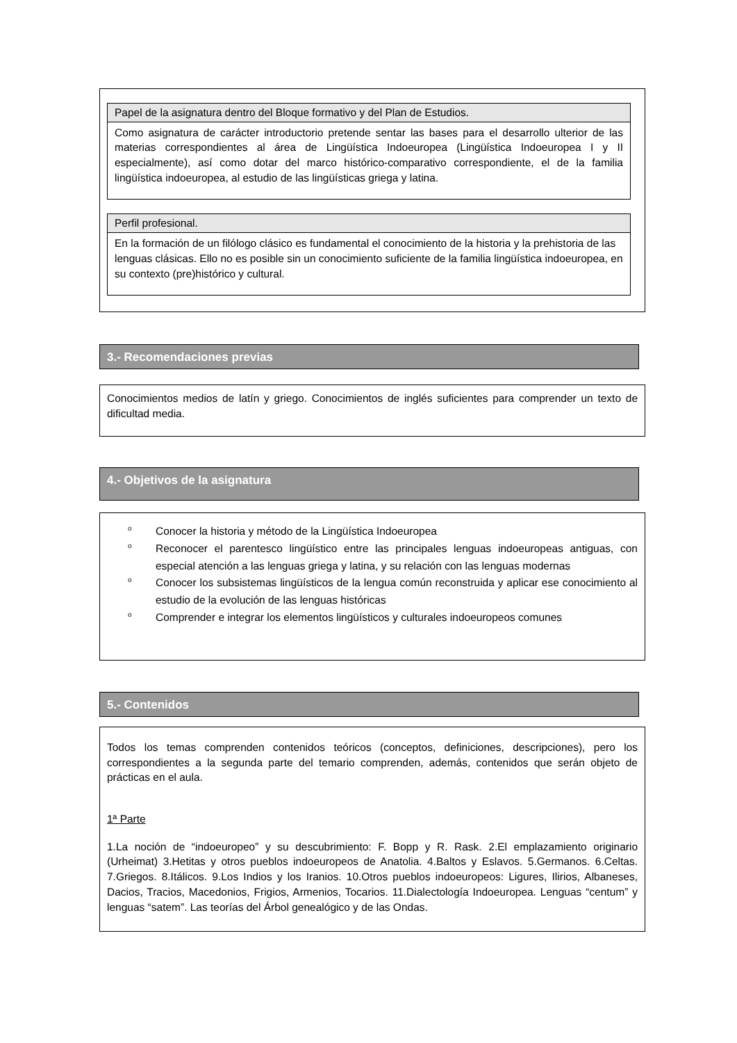Papel de la asignatura dentro del Bloque formativo y del Plan de Estudios.
Como asignatura de carácter introductorio pretende sentar las bases para el desarrollo ulterior de las materias correspondientes al área de Lingüística Indoeuropea (Lingüística Indoeuropea I y II especialmente), así como dotar del marco histórico-comparativo correspondiente, el de la familia lingüística indoeuropea, al estudio de las lingüísticas griega y latina.
Perfil profesional.
En la formación de un filólogo clásico es fundamental el conocimiento de la historia y la prehistoria de las lenguas clásicas. Ello no es posible sin un conocimiento suficiente de la familia lingüística indoeuropea, en su contexto (pre)histórico y cultural.
3.- Recomendaciones previas
Conocimientos medios de latín y griego. Conocimientos de inglés suficientes para comprender un texto de dificultad media.
4.- Objetivos de la asignatura
o Conocer la historia y método de la Lingüística Indoeuropea
o Reconocer el parentesco lingüístico entre las principales lenguas indoeuropeas antiguas, con especial atención a las lenguas griega y latina, y su relación con las lenguas modernas
o Conocer los subsistemas lingüísticos de la lengua común reconstruida y aplicar ese conocimiento al estudio de la evolución de las lenguas históricas
o Comprender e integrar los elementos lingüísticos y culturales indoeuropeos comunes
5.- Contenidos
Todos los temas comprenden contenidos teóricos (conceptos, definiciones, descripciones), pero los correspondientes a la segunda parte del temario comprenden, además, contenidos que serán objeto de prácticas en el aula.
1ª Parte
1.La noción de “indoeuropeo” y su descubrimiento: F. Bopp y R. Rask. 2.El emplazamiento originario (Urheimat) 3.Hetitas y otros pueblos indoeuropeos de Anatolia. 4.Baltos y Eslavos. 5.Germanos. 6.Celtas. 7.Griegos. 8.Itálicos. 9.Los Indios y los Iranios. 10.Otros pueblos indoeuropeos: Ligures, Ilirios, Albaneses, Dacios, Tracios, Macedonios, Frigios, Armenios, Tocarios. 11.Dialectología Indoeuropea. Lenguas “centum” y lenguas “satem”. Las teorías del Árbol genealógico y de las Ondas.